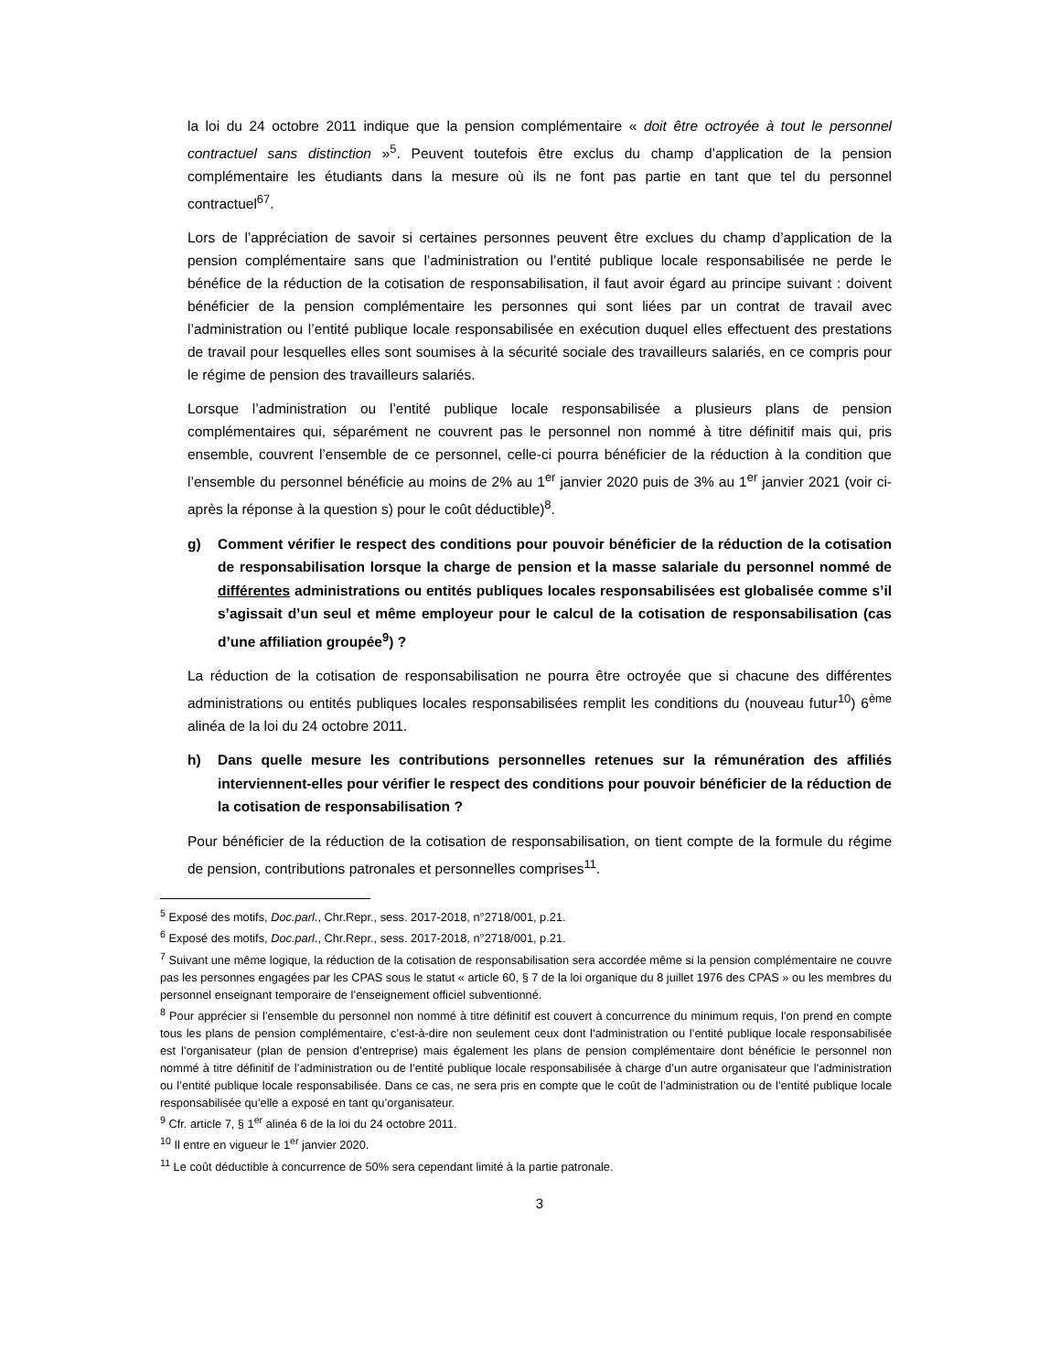la loi du 24 octobre 2011 indique que la pension complémentaire « doit être octroyée à tout le personnel contractuel sans distinction »<sup>5</sup>. Peuvent toutefois être exclus du champ d’application de la pension complémentaire les étudiants dans la mesure où ils ne font pas partie en tant que tel du personnel contractuel<sup>6</sup><sup>7</sup>.
Lors de l’appréciation de savoir si certaines personnes peuvent être exclues du champ d’application de la pension complémentaire sans que l’administration ou l’entité publique locale responsabilisée ne perde le bénéfice de la réduction de la cotisation de responsabilisation, il faut avoir égard au principe suivant : doivent bénéficier de la pension complémentaire les personnes qui sont liées par un contrat de travail avec l’administration ou l’entité publique locale responsabilisée en exécution duquel elles effectuent des prestations de travail pour lesquelles elles sont soumises à la sécurité sociale des travailleurs salariés, en ce compris pour le régime de pension des travailleurs salariés.
Lorsque l’administration ou l’entité publique locale responsabilisée a plusieurs plans de pension complémentaires qui, séparément ne couvrent pas le personnel non nommé à titre définitif mais qui, pris ensemble, couvrent l’ensemble de ce personnel, celle-ci pourra bénéficier de la réduction à la condition que l’ensemble du personnel bénéficie au moins de 2% au 1<sup>er</sup> janvier 2020 puis de 3% au 1<sup>er</sup> janvier 2021 (voir ci-après la réponse à la question s) pour le coût déductible)<sup>8</sup>.
g) Comment vérifier le respect des conditions pour pouvoir bénéficier de la réduction de la cotisation de responsabilisation lorsque la charge de pension et la masse salariale du personnel nommé de différentes administrations ou entités publiques locales responsabilisées est globalisée comme s’il s’agissait d’un seul et même employeur pour le calcul de la cotisation de responsabilisation (cas d’une affiliation groupée<sup>9</sup>) ?
La réduction de la cotisation de responsabilisation ne pourra être octroyée que si chacune des différentes administrations ou entités publiques locales responsabilisées remplit les conditions du (nouveau futur<sup>10</sup>) 6<sup>ème</sup> alinéa de la loi du 24 octobre 2011.
h) Dans quelle mesure les contributions personnelles retenues sur la rémunération des affiliés interviennent-elles pour vérifier le respect des conditions pour pouvoir bénéficier de la réduction de la cotisation de responsabilisation ?
Pour bénéficier de la réduction de la cotisation de responsabilisation, on tient compte de la formule du régime de pension, contributions patronales et personnelles comprises<sup>11</sup>.
<sup>5</sup> Exposé des motifs, Doc.parl., Chr.Repr., sess. 2017-2018, n°2718/001, p.21.
<sup>6</sup> Exposé des motifs, Doc.parl., Chr.Repr., sess. 2017-2018, n°2718/001, p.21.
<sup>7</sup> Suivant une même logique, la réduction de la cotisation de responsabilisation sera accordée même si la pension complémentaire ne couvre pas les personnes engagées par les CPAS sous le statut « article 60, § 7 de la loi organique du 8 juillet 1976 des CPAS » ou les membres du personnel enseignant temporaire de l’enseignement officiel subventionné.
<sup>8</sup> Pour apprécier si l’ensemble du personnel non nommé à titre définitif est couvert à concurrence du minimum requis, l’on prend en compte tous les plans de pension complémentaire, c’est-à-dire non seulement ceux dont l’administration ou l’entité publique locale responsabilisée est l’organisateur (plan de pension d’entreprise) mais également les plans de pension complémentaire dont bénéficie le personnel non nommé à titre définitif de l’administration ou de l’entité publique locale responsabilisée à charge d’un autre organisateur que l’administration ou l’entité publique locale responsabilisée. Dans ce cas, ne sera pris en compte que le coût de l’administration ou de l’entité publique locale responsabilisée qu’elle a exposé en tant qu’organisateur.
<sup>9</sup> Cfr. article 7, § 1<sup>er</sup> alinéa 6 de la loi du 24 octobre 2011.
<sup>10</sup> Il entre en vigueur le 1<sup>er</sup> janvier 2020.
<sup>11</sup> Le coût déductible à concurrence de 50% sera cependant limité à la partie patronale.
3